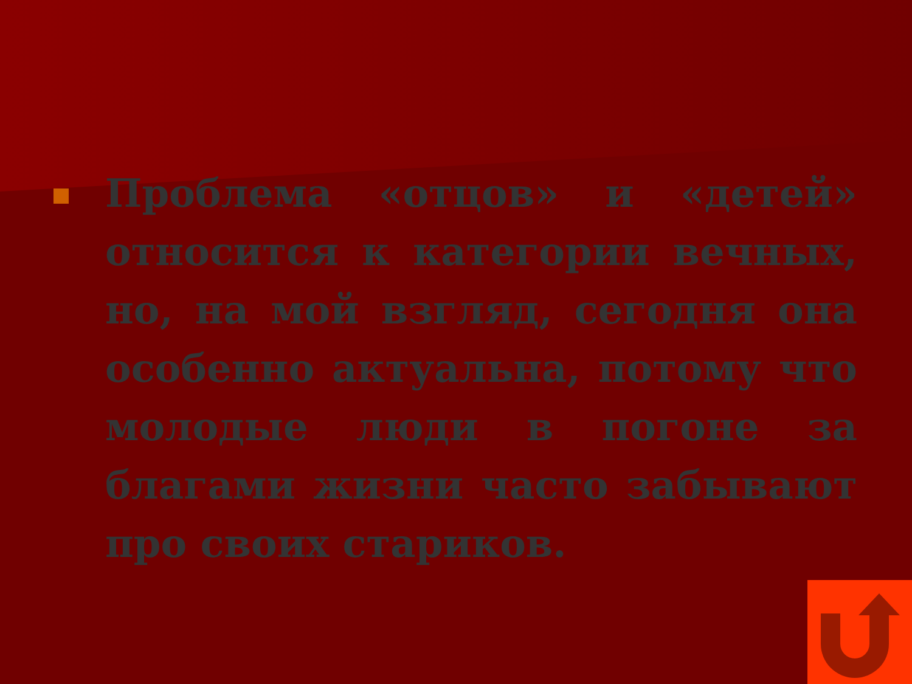Проблема «отцов» и «детей» относится к категории вечных, но, на мой взгляд, сегодня она особенно актуальна, потому что молодые люди в погоне за благами жизни часто забывают про своих стариков.